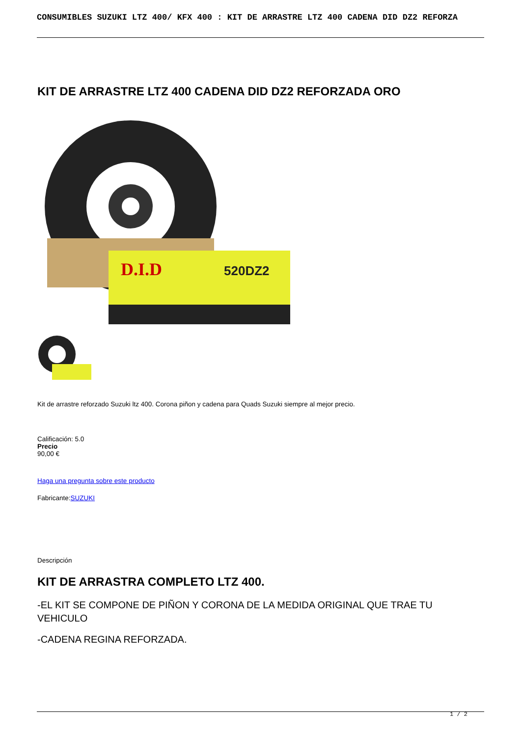CONSUMIBLES SUZUKI LTZ 400/ KFX 400 : KIT DE ARRASTRE LTZ 400 CADENA DID DZ2 REFORZA
KIT DE ARRASTRE LTZ 400 CADENA DID DZ2 REFORZADA ORO
D.I.D
520DZ2
Kit de arrastre reforzado Suzuki ltz 400. Corona piñon y cadena para Quads Suzuki siempre al mejor precio.
Calificación: 5.0
Precio
90,00 €
Haga una pregunta sobre este producto
Fabricante:SUZUKI
Descripción
KIT DE ARRASTRA COMPLETO LTZ 400.
-EL KIT SE COMPONE DE PIÑON Y CORONA DE LA MEDIDA ORIGINAL QUE TRAE TU VEHICULO
-CADENA REGINA REFORZADA.
1 / 2